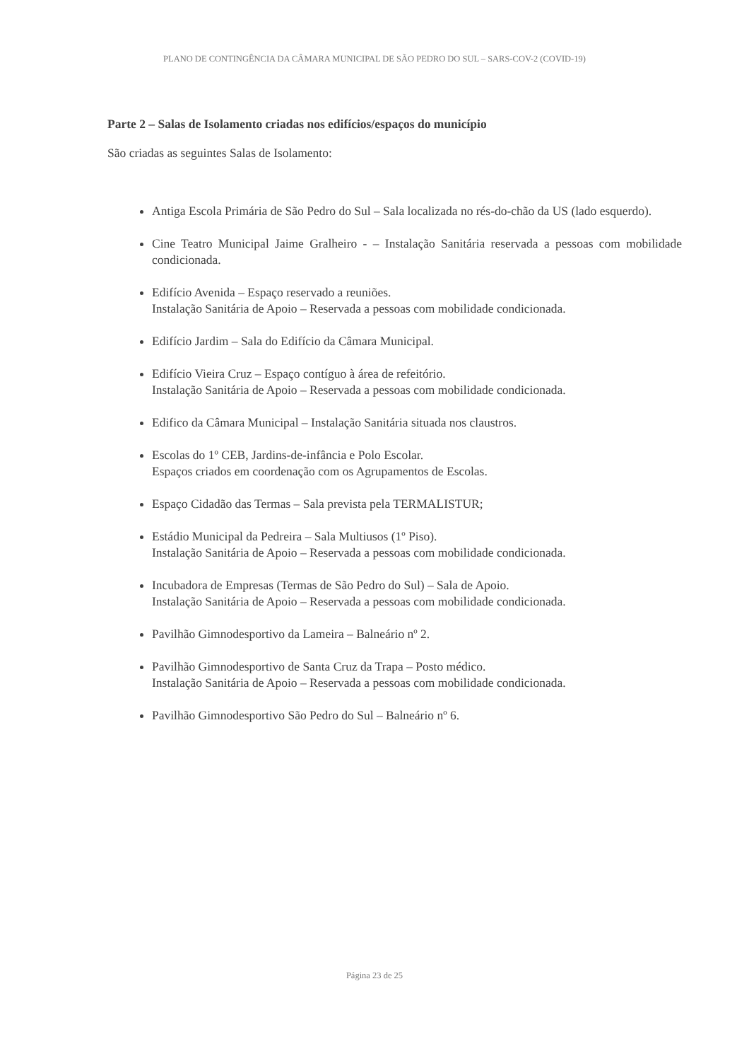PLANO DE CONTINGÊNCIA DA CÂMARA MUNICIPAL DE SÃO PEDRO DO SUL – SARS-COV-2 (COVID-19)
Parte 2 – Salas de Isolamento criadas nos edifícios/espaços do município
São criadas as seguintes Salas de Isolamento:
Antiga Escola Primária de São Pedro do Sul – Sala localizada no rés-do-chão da US (lado esquerdo).
Cine Teatro Municipal Jaime Gralheiro - – Instalação Sanitária reservada a pessoas com mobilidade condicionada.
Edifício Avenida – Espaço reservado a reuniões.
Instalação Sanitária de Apoio – Reservada a pessoas com mobilidade condicionada.
Edifício Jardim – Sala do Edifício da Câmara Municipal.
Edifício Vieira Cruz – Espaço contíguo à área de refeitório.
Instalação Sanitária de Apoio – Reservada a pessoas com mobilidade condicionada.
Edifico da Câmara Municipal – Instalação Sanitária situada nos claustros.
Escolas do 1º CEB, Jardins-de-infância e Polo Escolar.
Espaços criados em coordenação com os Agrupamentos de Escolas.
Espaço Cidadão das Termas – Sala prevista pela TERMALISTUR;
Estádio Municipal da Pedreira – Sala Multiusos (1º Piso).
Instalação Sanitária de Apoio – Reservada a pessoas com mobilidade condicionada.
Incubadora de Empresas (Termas de São Pedro do Sul) – Sala de Apoio.
Instalação Sanitária de Apoio – Reservada a pessoas com mobilidade condicionada.
Pavilhão Gimnodesportivo da Lameira – Balneário nº 2.
Pavilhão Gimnodesportivo de Santa Cruz da Trapa – Posto médico.
Instalação Sanitária de Apoio – Reservada a pessoas com mobilidade condicionada.
Pavilhão Gimnodesportivo São Pedro do Sul – Balneário nº 6.
Página 23 de 25